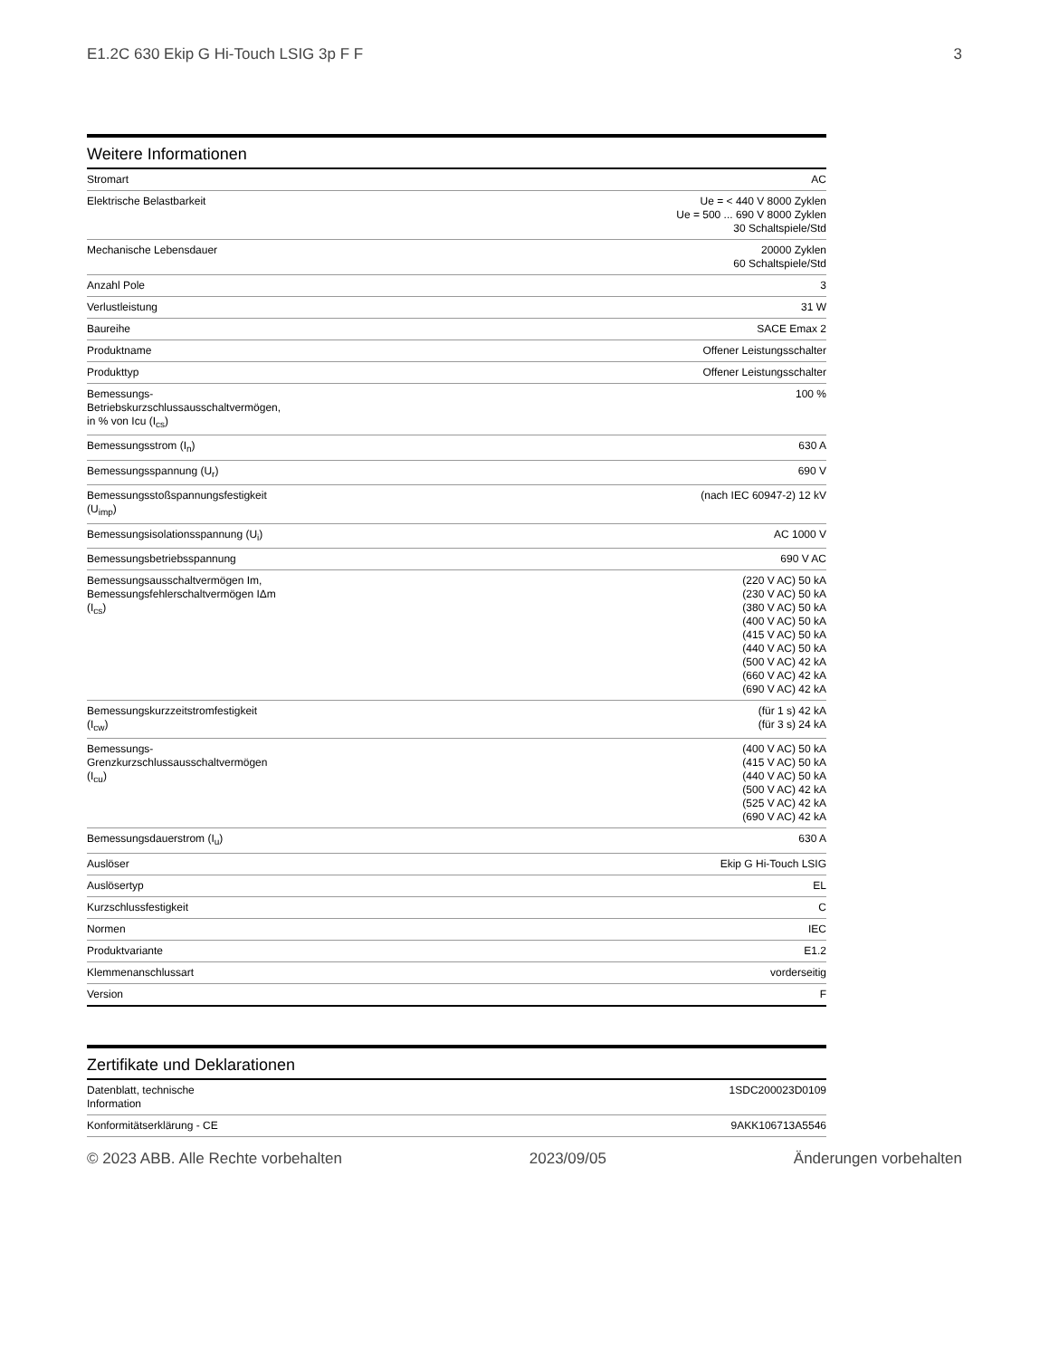E1.2C 630 Ekip G Hi-Touch LSIG 3p F F 3
Weitere Informationen
| Stromart | AC |
| Elektrische Belastbarkeit | Ue = < 440 V 8000 Zyklen Ue = 500 ... 690 V 8000 Zyklen 30 Schaltspiele/Std |
| Mechanische Lebensdauer | 20000 Zyklen 60 Schaltspiele/Std |
| Anzahl Pole | 3 |
| Verlustleistung | 31 W |
| Baureihe | SACE Emax 2 |
| Produktname | Offener Leistungsschalter |
| Produkttyp | Offener Leistungsschalter |
| Bemessungs-Betriebskurzschlussausschaltvermögen, in % von Icu (I<sub>cs</sub>) | 100 % |
| Bemessungsstrom (I<sub>n</sub>) | 630 A |
| Bemessungsspannung (U<sub>r</sub>) | 690 V |
| Bemessungsstoßspannungsfestigkeit (U<sub>imp</sub>) | (nach IEC 60947-2) 12 kV |
| Bemessungsisolationsspannung (U<sub>i</sub>) | AC 1000 V |
| Bemessungsbetriebsspannung | 690 V AC |
| Bemessungsausschaltvermögen Im, Bemessungsfehlerschaltvermögen IΔm (I<sub>cs</sub>) | (220 V AC) 50 kA (230 V AC) 50 kA (380 V AC) 50 kA (400 V AC) 50 kA (415 V AC) 50 kA (440 V AC) 50 kA (500 V AC) 42 kA (660 V AC) 42 kA (690 V AC) 42 kA |
| Bemessungskurzzeitstromfestigkeit (I<sub>cw</sub>) | (für 1 s) 42 kA (für 3 s) 24 kA |
| Bemessungs-Grenzkurzschlussausschaltvermögen (I<sub>cu</sub>) | (400 V AC) 50 kA (415 V AC) 50 kA (440 V AC) 50 kA (500 V AC) 42 kA (525 V AC) 42 kA (690 V AC) 42 kA |
| Bemessungsdauerstrom (I<sub>u</sub>) | 630 A |
| Auslöser | Ekip G Hi-Touch LSIG |
| Auslösertyp | EL |
| Kurzschlussfestigkeit | C |
| Normen | IEC |
| Produktvariante | E1.2 |
| Klemmenanschlussart | vorderseitig |
| Version | F |
Zertifikate und Deklarationen
| Datenblatt, technische Information | 1SDC200023D0109 |
| Konformitätserklärung - CE | 9AKK106713A5546 |
© 2023 ABB. Alle Rechte vorbehalten 2023/09/05 Änderungen vorbehalten